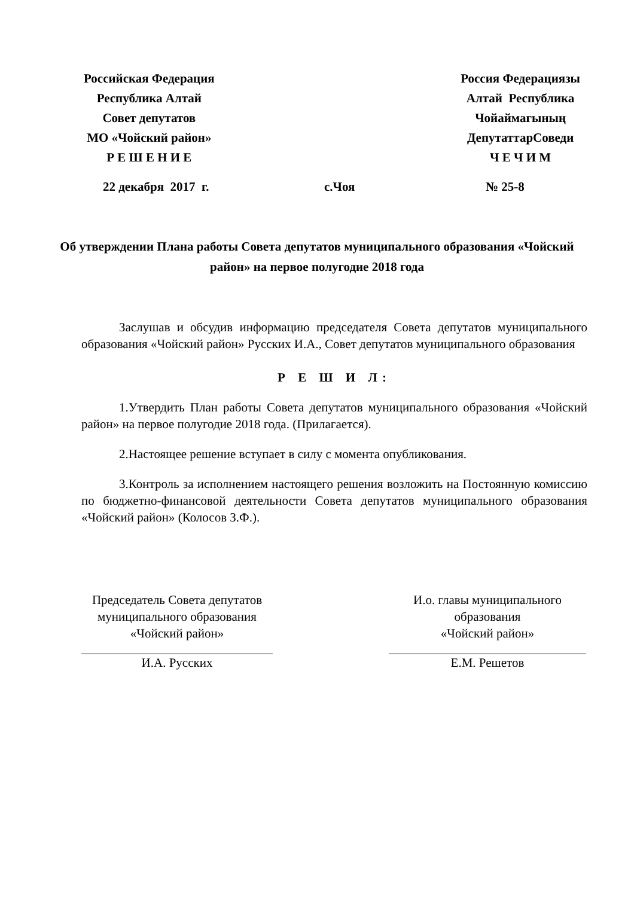Российская Федерация
Республика Алтай
Совет депутатов
МО «Чойский район»
Р Е Ш Е Н И Е
Россия Федерациязы
Алтай Республика
Чойаймагының
ДепутаттарСоведи
Ч Е Ч И М
22 декабря 2017 г. с.Чоя № 25-8
Об утверждении Плана работы Совета депутатов муниципального образования «Чойский район» на первое полугодие 2018 года
Заслушав и обсудив информацию председателя Совета депутатов муниципального образования «Чойский район» Русских И.А., Совет депутатов муниципального образования
Р Е Ш И Л:
1.Утвердить План работы Совета депутатов муниципального образования «Чойский район» на первое полугодие 2018 года. (Прилагается).
2.Настоящее решение вступает в силу с момента опубликования.
3.Контроль за исполнением настоящего решения возложить на Постоянную комиссию по бюджетно-финансовой деятельности Совета депутатов муниципального образования «Чойский район» (Колосов З.Ф.).
Председатель Совета депутатов
муниципального образования
«Чойский район»
И.А. Русских
И.о. главы муниципального
образования
«Чойский район»
Е.М. Решетов